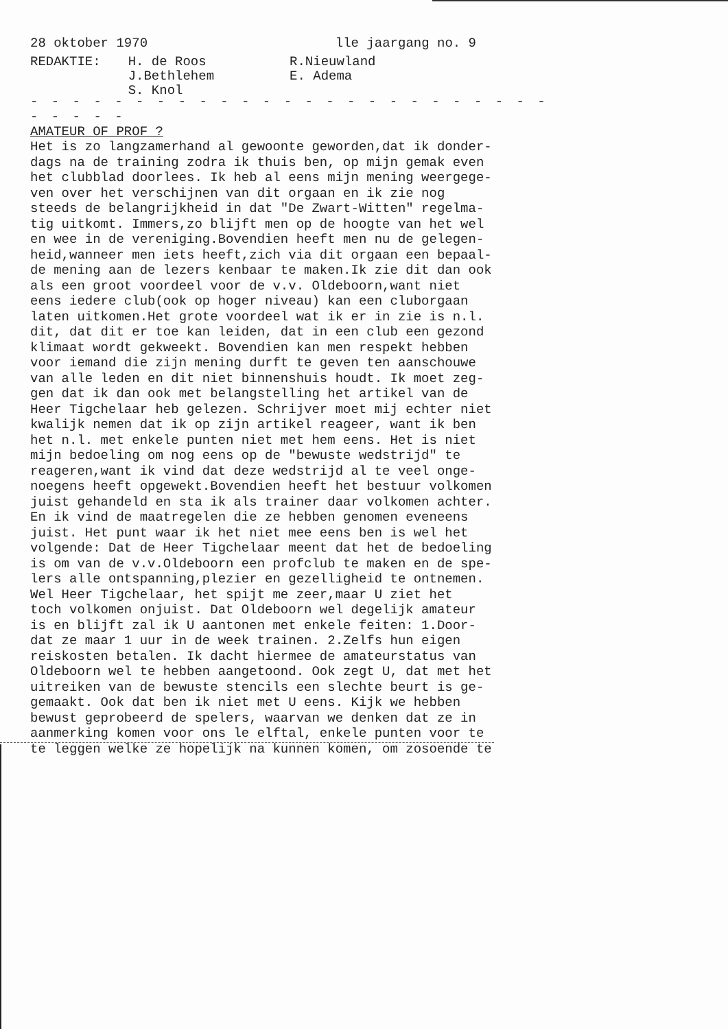28 oktober 1970 lle jaargang no. 9
REDAKTIE: H. de Roos
J.Bethlehem
S. Knol
R.Nieuwland
E. Adema
- - - - - - - - - - - - - - - - - - - - - - - - - - - - - -
AMATEUR OF PROF ?
Het is zo langzamerhand al gewoonte geworden,dat ik donder- dags na de training zodra ik thuis ben, op mijn gemak even het clubblad doorlees. Ik heb al eens mijn mening weergege- ven over het verschijnen van dit orgaan en ik zie nog steeds de belangrijkheid in dat "De Zwart-Witten" regelma- tig uitkomt. Immers,zo blijft men op de hoogte van het wel en wee in de vereniging.Bovendien heeft men nu de gelegen- heid,wanneer men iets heeft,zich via dit orgaan een bepaal- de mening aan de lezers kenbaar te maken.Ik zie dit dan ook als een groot voordeel voor de v.v. Oldeboorn,want niet eens iedere club(ook op hoger niveau) kan een cluborgaan laten uitkomen.Het grote voordeel wat ik er in zie is n.l. dit, dat dit er toe kan leiden, dat in een club een gezond klimaat wordt gekweekt. Bovendien kan men respekt hebben voor iemand die zijn mening durft te geven ten aanschouwe van alle leden en dit niet binnenshuis houdt. Ik moet zeg- gen dat ik dan ook met belangstelling het artikel van de Heer Tigchelaar heb gelezen. Schrijver moet mij echter niet kwalijk nemen dat ik op zijn artikel reageer, want ik ben het n.l. met enkele punten niet met hem eens. Het is niet mijn bedoeling om nog eens op de "bewuste wedstrijd" te reageren,want ik vind dat deze wedstrijd al te veel onge- noegens heeft opgewekt.Bovendien heeft het bestuur volkomen juist gehandeld en sta ik als trainer daar volkomen achter. En ik vind de maatregelen die ze hebben genomen eveneens juist. Het punt waar ik het niet mee eens ben is wel het volgende: Dat de Heer Tigchelaar meent dat het de bedoeling is om van de v.v.Oldeboorn een profclub te maken en de spe- lers alle ontspanning,plezier en gezelligheid te ontnemen. Wel Heer Tigchelaar, het spijt me zeer,maar U ziet het toch volkomen onjuist. Dat Oldeboorn wel degelijk amateur is en blijft zal ik U aantonen met enkele feiten: 1.Door- dat ze maar 1 uur in de week trainen. 2.Zelfs hun eigen reiskosten betalen. Ik dacht hiermee de amateurstatus van Oldeboorn wel te hebben aangetoond. Ook zegt U, dat met het uitreiken van de bewuste stencils een slechte beurt is ge- gemaakt. Ook dat ben ik niet met U eens. Kijk we hebben bewust geprobeerd de spelers, waarvan we denken dat ze in aanmerking komen voor ons le elftal, enkele punten voor te te leggen welke ze hopelijk na kunnen komen, om zosoende te